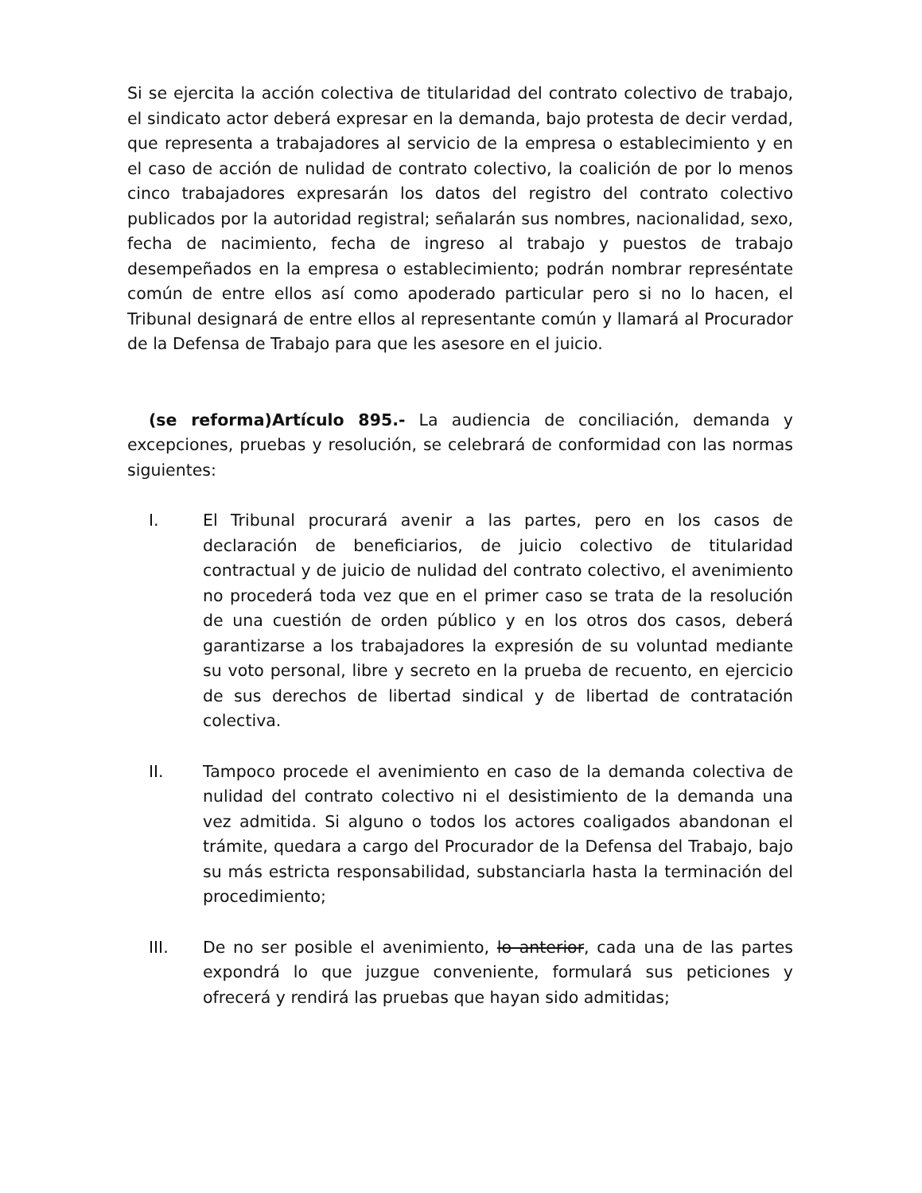Si se ejercita la acción colectiva de titularidad del contrato colectivo de trabajo, el sindicato actor deberá expresar en la demanda, bajo protesta de decir verdad, que representa a trabajadores al servicio de la empresa o establecimiento y en el caso de acción de nulidad de contrato colectivo, la coalición de por lo menos cinco trabajadores expresarán los datos del registro del contrato colectivo publicados por la autoridad registral; señalarán sus nombres, nacionalidad, sexo, fecha de nacimiento, fecha de ingreso al trabajo y puestos de trabajo desempeñados en la empresa o establecimiento; podrán nombrar represéntate común de entre ellos así como apoderado particular pero si no lo hacen, el Tribunal designará de entre ellos al representante común y llamará al Procurador de la Defensa de Trabajo para que les asesore en el juicio.
(se reforma)Artículo 895.- La audiencia de conciliación, demanda y excepciones, pruebas y resolución, se celebrará de conformidad con las normas siguientes:
I. El Tribunal procurará avenir a las partes, pero en los casos de declaración de beneficiarios, de juicio colectivo de titularidad contractual y de juicio de nulidad del contrato colectivo, el avenimiento no procederá toda vez que en el primer caso se trata de la resolución de una cuestión de orden público y en los otros dos casos, deberá garantizarse a los trabajadores la expresión de su voluntad mediante su voto personal, libre y secreto en la prueba de recuento, en ejercicio de sus derechos de libertad sindical y de libertad de contratación colectiva.
II. Tampoco procede el avenimiento en caso de la demanda colectiva de nulidad del contrato colectivo ni el desistimiento de la demanda una vez admitida. Si alguno o todos los actores coaligados abandonan el trámite, quedara a cargo del Procurador de la Defensa del Trabajo, bajo su más estricta responsabilidad, substanciarla hasta la terminación del procedimiento;
III. De no ser posible el avenimiento, lo anterior, cada una de las partes expondrá lo que juzgue conveniente, formulará sus peticiones y ofrecerá y rendirá las pruebas que hayan sido admitidas;